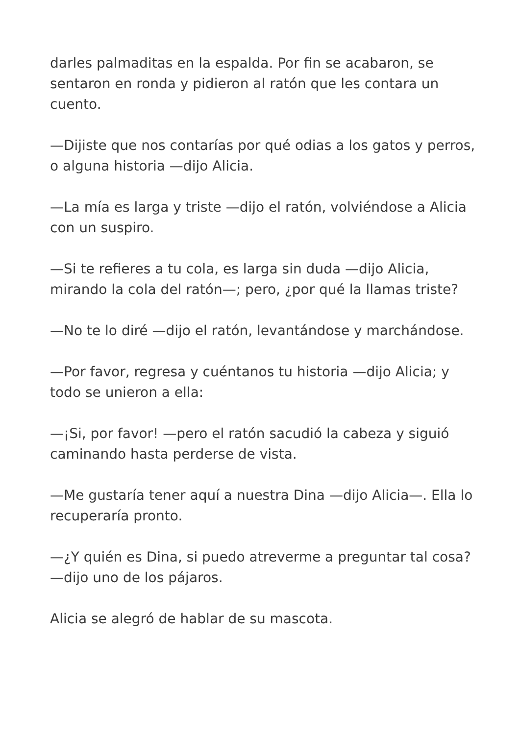darles palmaditas en la espalda. Por fin se acabaron, se sentaron en ronda y pidieron al ratón que les contara un cuento.
—Dijiste que nos contarías por qué odias a los gatos y perros, o alguna historia —dijo Alicia.
—La mía es larga y triste —dijo el ratón, volviéndose a Alicia con un suspiro.
—Si te refieres a tu cola, es larga sin duda —dijo Alicia, mirando la cola del ratón—; pero, ¿por qué la llamas triste?
—No te lo diré —dijo el ratón, levantándose y marchándose.
—Por favor, regresa y cuéntanos tu historia —dijo Alicia; y todo se unieron a ella:
—¡Si, por favor! —pero el ratón sacudió la cabeza y siguió caminando hasta perderse de vista.
—Me gustaría tener aquí a nuestra Dina —dijo Alicia—. Ella lo recuperaría pronto.
—¿Y quién es Dina, si puedo atreverme a preguntar tal cosa? —dijo uno de los pájaros.
Alicia se alegró de hablar de su mascota.